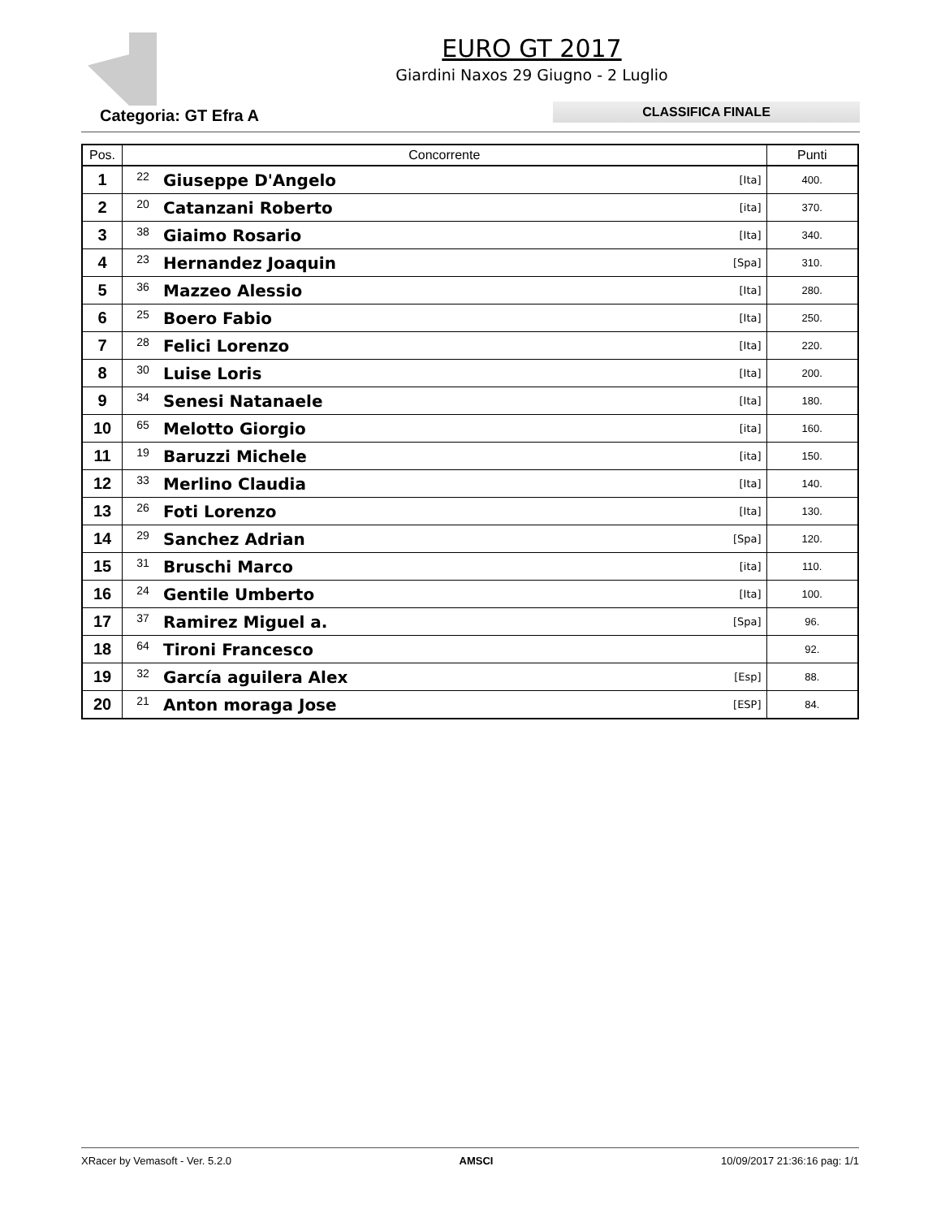EURO GT 2017
Giardini Naxos 29 Giugno - 2 Luglio
Categoria: GT Efra A
CLASSIFICA FINALE
| Pos. | Concorrente | | | Punti |
| --- | --- | --- | --- | --- |
| 1 | 22 | Giuseppe D'Angelo | [Ita] | 400. |
| 2 | 20 | Catanzani Roberto | [ita] | 370. |
| 3 | 38 | Giaimo Rosario | [Ita] | 340. |
| 4 | 23 | Hernandez Joaquin | [Spa] | 310. |
| 5 | 36 | Mazzeo Alessio | [Ita] | 280. |
| 6 | 25 | Boero Fabio | [Ita] | 250. |
| 7 | 28 | Felici Lorenzo | [Ita] | 220. |
| 8 | 30 | Luise Loris | [Ita] | 200. |
| 9 | 34 | Senesi Natanaele | [Ita] | 180. |
| 10 | 65 | Melotto Giorgio | [ita] | 160. |
| 11 | 19 | Baruzzi Michele | [ita] | 150. |
| 12 | 33 | Merlino Claudia | [Ita] | 140. |
| 13 | 26 | Foti Lorenzo | [Ita] | 130. |
| 14 | 29 | Sanchez Adrian | [Spa] | 120. |
| 15 | 31 | Bruschi Marco | [ita] | 110. |
| 16 | 24 | Gentile Umberto | [Ita] | 100. |
| 17 | 37 | Ramirez Miguel a. | [Spa] | 96. |
| 18 | 64 | Tironi Francesco | | 92. |
| 19 | 32 | García aguilera Alex | [Esp] | 88. |
| 20 | 21 | Anton moraga Jose | [ESP] | 84. |
XRacer by Vemasoft - Ver. 5.2.0 AMSCI 10/09/2017 21:36:16 pag: 1/1